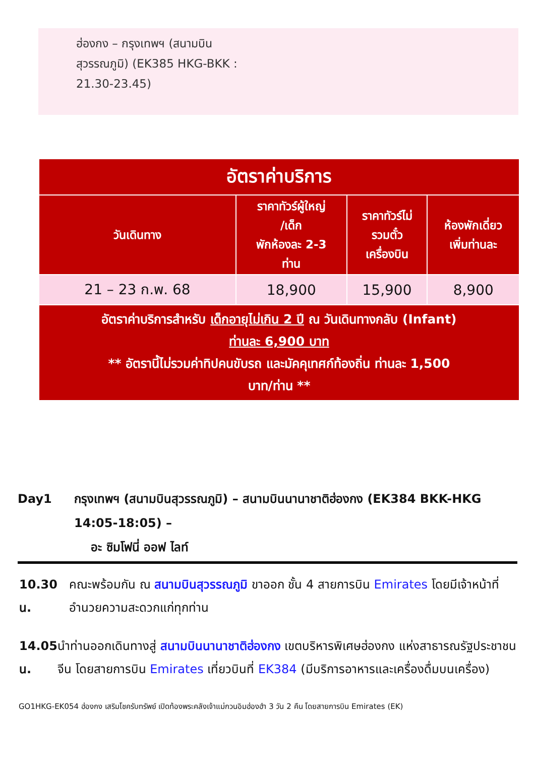ฮ่องกง – กรุงเทพฯ (สนามบิน
สุวรรณภูมิ) (EK385 HKG-BKK :
21.30-23.45)
| อัตราค่าบริการ | | | |
| วันเดินทาง | ราคาทัวร์ผู้ใหญ่ /เด็ก พักห้องละ 2-3 ท่าน | ราคาทัวร์ไม่ รวมตั๋ว เครื่องบิน | ห้องพักเดี่ยว เพิ่มท่านละ |
| 21 – 23 ก.พ. 68 | 18,900 | 15,900 | 8,900 |
| อัตราค่าบริการสำหรับ เด็กอายุไม่เกิน 2 ปี ณ วันเดินทางกลับ (Infant) ท่านละ 6,900 บาท ** อัตรานี้ไม่รวมค่าทิปคนขับรถ และมัคคุเทศก์ท้องถิ่น ท่านละ 1,500 บาท/ท่าน ** | | | |
Day1 กรุงเทพฯ (สนามบินสุวรรณภูมิ) – สนามบินนานาชาติฮ่องกง (EK384 BKK-HKG 14:05-18:05) –
อะ ซิมโฟนี่ ออฟ ไลท์
10.30 น. คณะพร้อมกัน ณ สนามบินสุวรรณภูมิ ขาออก ชั้น 4 สายการบิน Emirates โดยมีเจ้าหน้าที่อำนวยความสะดวกแก่ทุกท่าน
14.05 น. นำท่านออกเดินทางสู่ สนามบินนานาชาติฮ่องกง เขตบริหารพิเศษฮ่องกง แห่งสาธารณรัฐประชาชนจีน โดยสายการบิน Emirates เที่ยวบินที่ EK384 (มีบริการอาหารและเครื่องดื่มบนเครื่อง)
GO1HKG-EK054 ฮ่องกง เสริมโชครับทรัพย์ เปิดท้องพระคลังเจ้าแม่กวนอิมฮ่องฮำ 3 วัน 2 คืน โดยสายการบิน Emirates (EK)